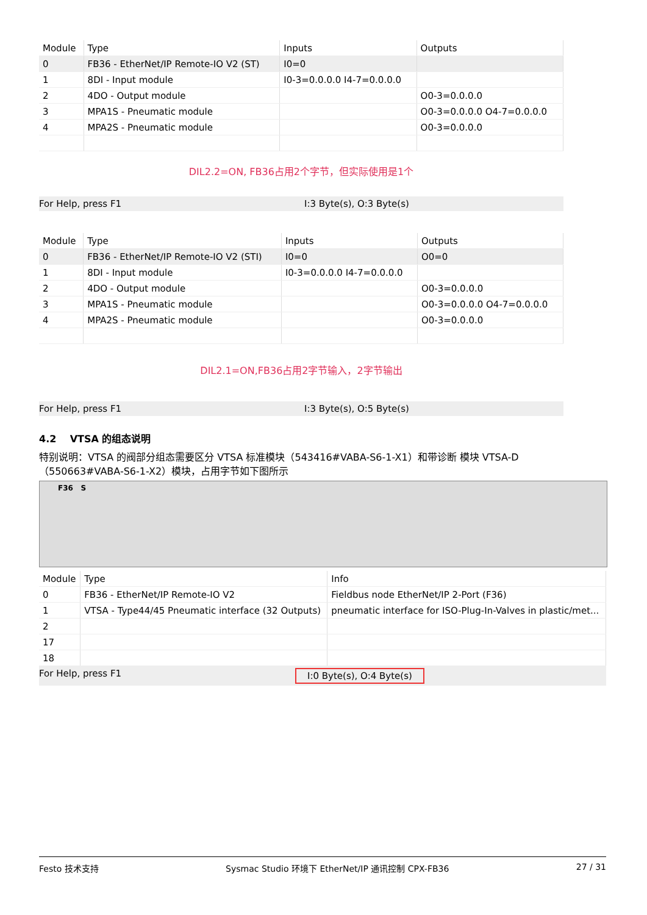| Module | Type | Inputs | Outputs |
| --- | --- | --- | --- |
| 0 | FB36 - EtherNet/IP Remote-IO V2 (ST) | I0=0 | |
| 1 | 8DI - Input module | I0-3=0.0.0.0 I4-7=0.0.0.0 | |
| 2 | 4DO - Output module | | O0-3=0.0.0.0 |
| 3 | MPA1S - Pneumatic module | | O0-3=0.0.0.0 O4-7=0.0.0.0 |
| 4 | MPA2S - Pneumatic module | | O0-3=0.0.0.0 |
DIL2.2=ON, FB36占用2个字节，但实际使用是1个
For Help, press F1 I:3 Byte(s), O:3 Byte(s)
| Module | Type | Inputs | Outputs |
| --- | --- | --- | --- |
| 0 | FB36 - EtherNet/IP Remote-IO V2 (STI) | I0=0 | O0=0 |
| 1 | 8DI - Input module | I0-3=0.0.0.0 I4-7=0.0.0.0 | |
| 2 | 4DO - Output module | | O0-3=0.0.0.0 |
| 3 | MPA1S - Pneumatic module | | O0-3=0.0.0.0 O4-7=0.0.0.0 |
| 4 | MPA2S - Pneumatic module | | O0-3=0.0.0.0 |
DIL2.1=ON,FB36占用2字节输入，2字节输出
For Help, press F1 I:3 Byte(s), O:5 Byte(s)
4.2 VTSA 的组态说明
特别说明：VTSA 的阀部分组态需要区分 VTSA 标准模块（543416#VABA-S6-1-X1）和带诊断 模块 VTSA-D（550663#VABA-S6-1-X2）模块，占用字节如下图所示
F36 S
| Module | Type | Info |
| --- | --- | --- |
| 0 | FB36 - EtherNet/IP Remote-IO V2 | Fieldbus node EtherNet/IP 2-Port (F36) |
| 1 | VTSA - Type44/45 Pneumatic interface (32 Outputs) | pneumatic interface for ISO-Plug-In-Valves in plastic/met... |
| 2 | | |
| 17 | | |
| 18 | | |
For Help, press F1 I:0 Byte(s), O:4 Byte(s)
Festo 技术支持 Sysmac Studio 环境下 EtherNet/IP 通讯控制 CPX-FB36 27 / 31